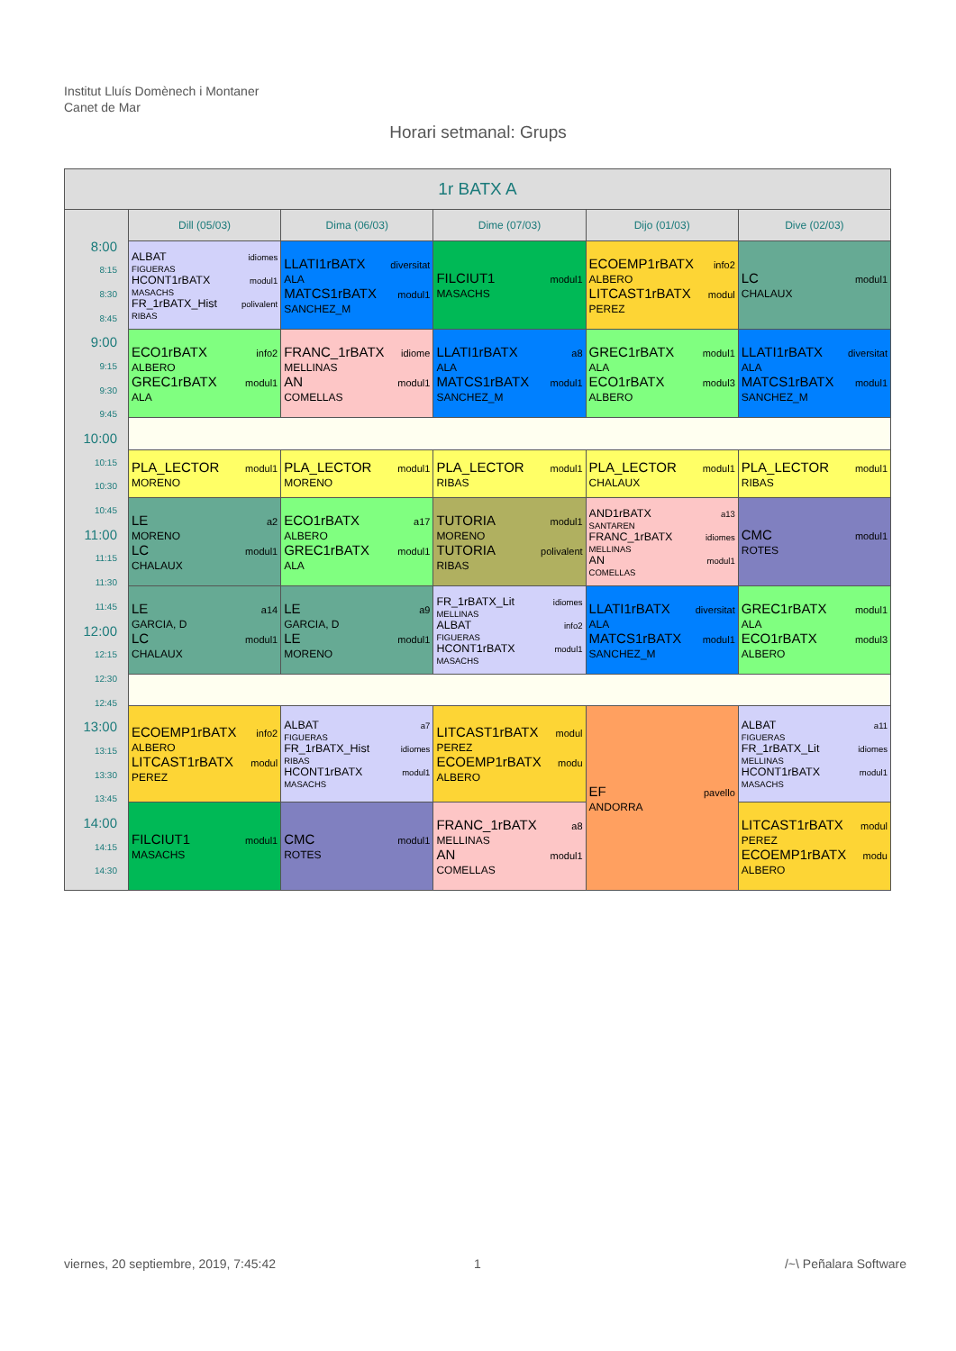Institut Lluís Domènech i Montaner
Canet de Mar
Horari setmanal: Grups
| 1r BATX A | | | | | |
| --- | --- | --- | --- | --- | --- |
| | Dill (05/03) | Dima (06/03) | Dime (07/03) | Dijo (01/03) | Dive (02/03) |
| 8:00 8:15 8:30 8:45 9:00 9:15 9:30 9:45 10:00 10:15 10:30 10:45 11:00 11:15 11:30 11:45 12:00 12:15 12:30 12:45 13:00 13:15 13:30 13:45 14:00 14:15 14:30 | ALBAT idiomes FIGUERAS HCONT1rBATX modul1 MASACHS FR_1rBATX_Hist polivalent RIBAS | LLATI1rBATX diversitat ALA MATCS1rBATX modul1 SANCHEZ_M | FILCIUT1 modul1 MASACHS | ECOEMP1rBATX info2 ALBERO LITCAST1rBATX modul PEREZ | LC modul1 CHALAUX |
| | ECO1rBATX info2 ALBERO GREC1rBATX modul1 ALA | FRANC_1rBATX idiome MELLINAS AN modul1 COMELLAS | LLATI1rBATX a8 ALA MATCS1rBATX modul1 SANCHEZ_M | GREC1rBATX modul1 ALA ECO1rBATX modul3 ALBERO | LLATI1rBATX diversitat ALA MATCS1rBATX modul1 SANCHEZ_M |
| | PLA_LECTOR modul1 MORENO | PLA_LECTOR modul1 MORENO | PLA_LECTOR modul1 RIBAS | PLA_LECTOR modul1 CHALAUX | PLA_LECTOR modul1 RIBAS |
| | LE a2 MORENO LC modul1 CHALAUX | ECO1rBATX a17 ALBERO GREC1rBATX modul1 ALA | TUTORIA modul1 MORENO TUTORIA polivalent RIBAS | AND1rBATX a13 SANTAREN FRANC_1rBATX idiomes MELLINAS AN modul1 COMELLAS | CMC modul1 ROTES |
| | LE a14 GARCIA, D LC modul1 CHALAUX | LE a9 GARCIA, D LE modul1 MORENO | FR_1rBATX_Lit idiomes MELLINAS ALBAT info2 FIGUERAS HCONT1rBATX modul1 MASACHS | LLATI1rBATX diversitat ALA MATCS1rBATX modul1 SANCHEZ_M | GREC1rBATX modul1 ALA ECO1rBATX modul3 ALBERO |
| | ECOEMP1rBATX info2 ALBERO LITCAST1rBATX modul PEREZ | ALBAT a7 FIGUERAS FR_1rBATX_Hist idiomes RIBAS HCONT1rBATX modul1 MASACHS | LITCAST1rBATX modul PEREZ ECOEMP1rBATX modu ALBERO | EF pavello ANDORRA | ALBAT a11 FIGUERAS FR_1rBATX_Lit idiomes MELLINAS HCONT1rBATX modul1 MASACHS |
| | FILCIUT1 modul1 MASACHS | CMC modul1 ROTES | FRANC_1rBATX a8 MELLINAS AN modul1 COMELLAS | | LITCAST1rBATX modul PEREZ ECOEMP1rBATX modu ALBERO |
viernes, 20 septiembre, 2019, 7:45:42
1 /~\ Peñalara Software